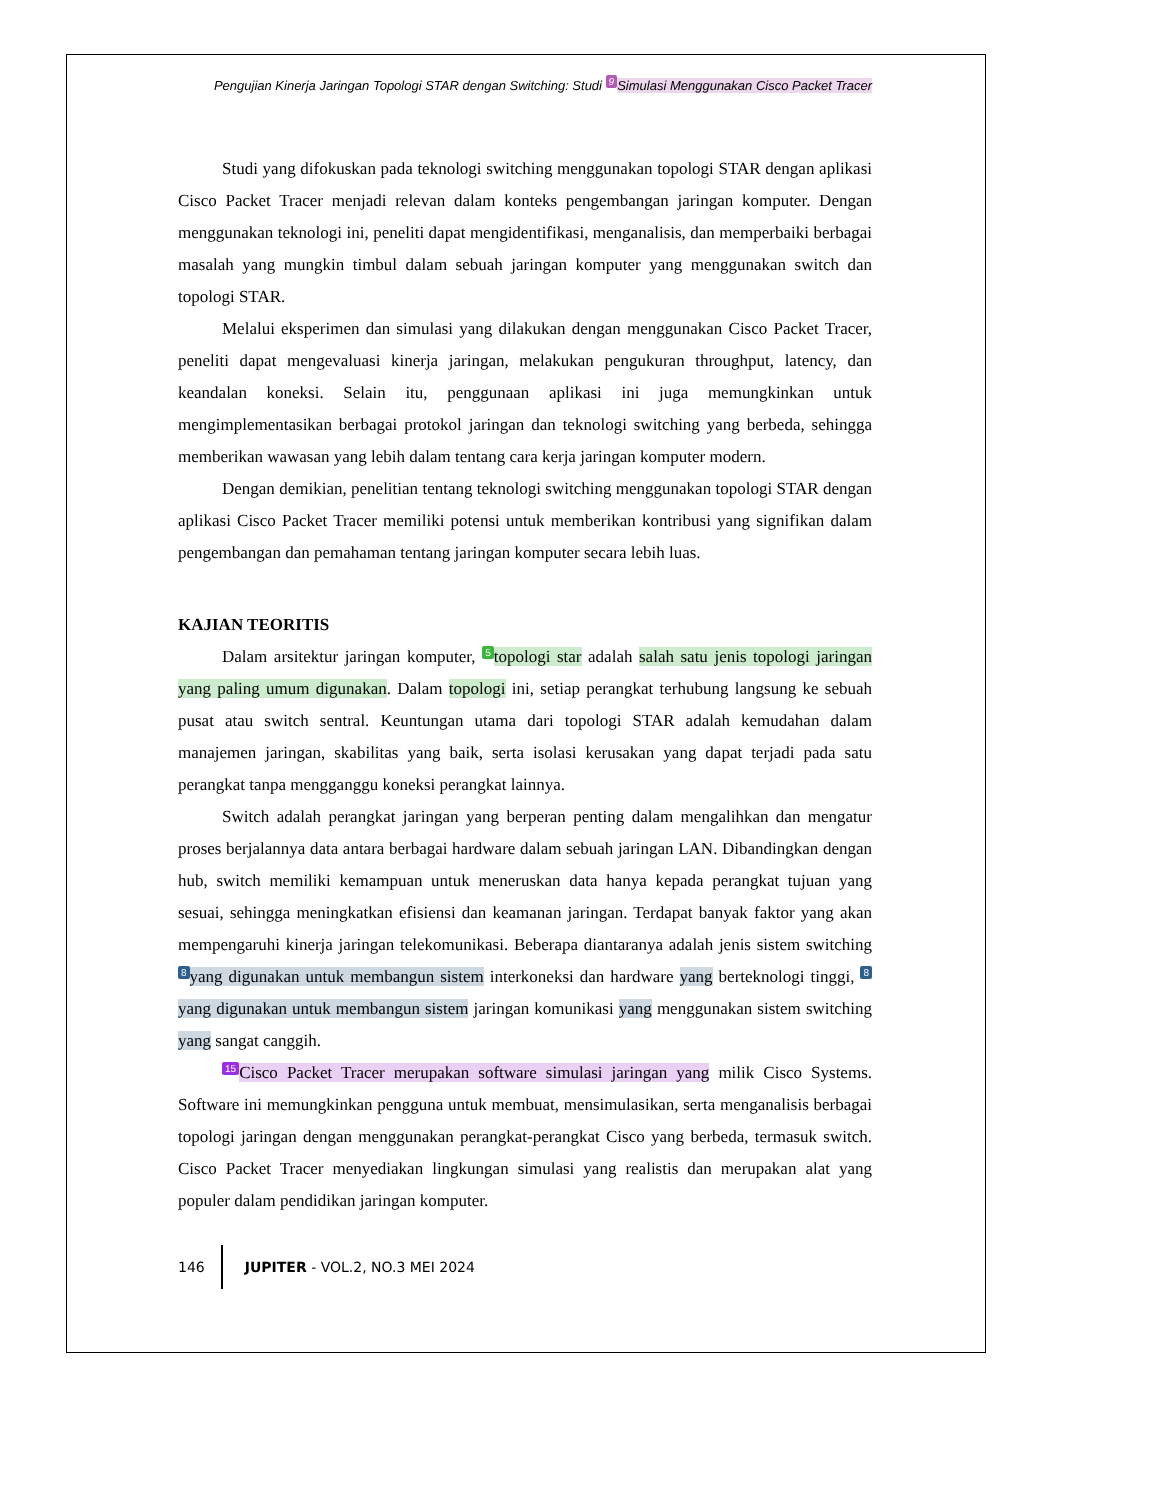Pengujian Kinerja Jaringan Topologi STAR dengan Switching: Studi 9 Simulasi Menggunakan Cisco Packet Tracer
Studi yang difokuskan pada teknologi switching menggunakan topologi STAR dengan aplikasi Cisco Packet Tracer menjadi relevan dalam konteks pengembangan jaringan komputer. Dengan menggunakan teknologi ini, peneliti dapat mengidentifikasi, menganalisis, dan memperbaiki berbagai masalah yang mungkin timbul dalam sebuah jaringan komputer yang menggunakan switch dan topologi STAR.
Melalui eksperimen dan simulasi yang dilakukan dengan menggunakan Cisco Packet Tracer, peneliti dapat mengevaluasi kinerja jaringan, melakukan pengukuran throughput, latency, dan keandalan koneksi. Selain itu, penggunaan aplikasi ini juga memungkinkan untuk mengimplementasikan berbagai protokol jaringan dan teknologi switching yang berbeda, sehingga memberikan wawasan yang lebih dalam tentang cara kerja jaringan komputer modern.
Dengan demikian, penelitian tentang teknologi switching menggunakan topologi STAR dengan aplikasi Cisco Packet Tracer memiliki potensi untuk memberikan kontribusi yang signifikan dalam pengembangan dan pemahaman tentang jaringan komputer secara lebih luas.
KAJIAN TEORITIS
Dalam arsitektur jaringan komputer, 5 topologi star adalah salah satu jenis topologi jaringan yang paling umum digunakan. Dalam topologi ini, setiap perangkat terhubung langsung ke sebuah pusat atau switch sentral. Keuntungan utama dari topologi STAR adalah kemudahan dalam manajemen jaringan, skabilitas yang baik, serta isolasi kerusakan yang dapat terjadi pada satu perangkat tanpa mengganggu koneksi perangkat lainnya.
Switch adalah perangkat jaringan yang berperan penting dalam mengalihkan dan mengatur proses berjalannya data antara berbagai hardware dalam sebuah jaringan LAN. Dibandingkan dengan hub, switch memiliki kemampuan untuk meneruskan data hanya kepada perangkat tujuan yang sesuai, sehingga meningkatkan efisiensi dan keamanan jaringan. Terdapat banyak faktor yang akan mempengaruhi kinerja jaringan telekomunikasi. Beberapa diantaranya adalah jenis sistem switching 8 yang digunakan untuk membangun sistem interkoneksi dan hardware yang berteknologi tinggi, 8 yang digunakan untuk membangun sistem jaringan komunikasi yang menggunakan sistem switching yang sangat canggih.
15 Cisco Packet Tracer merupakan software simulasi jaringan yang milik Cisco Systems. Software ini memungkinkan pengguna untuk membuat, mensimulasikan, serta menganalisis berbagai topologi jaringan dengan menggunakan perangkat-perangkat Cisco yang berbeda, termasuk switch. Cisco Packet Tracer menyediakan lingkungan simulasi yang realistis dan merupakan alat yang populer dalam pendidikan jaringan komputer.
146 JUPITER - VOL.2, NO.3 MEI 2024